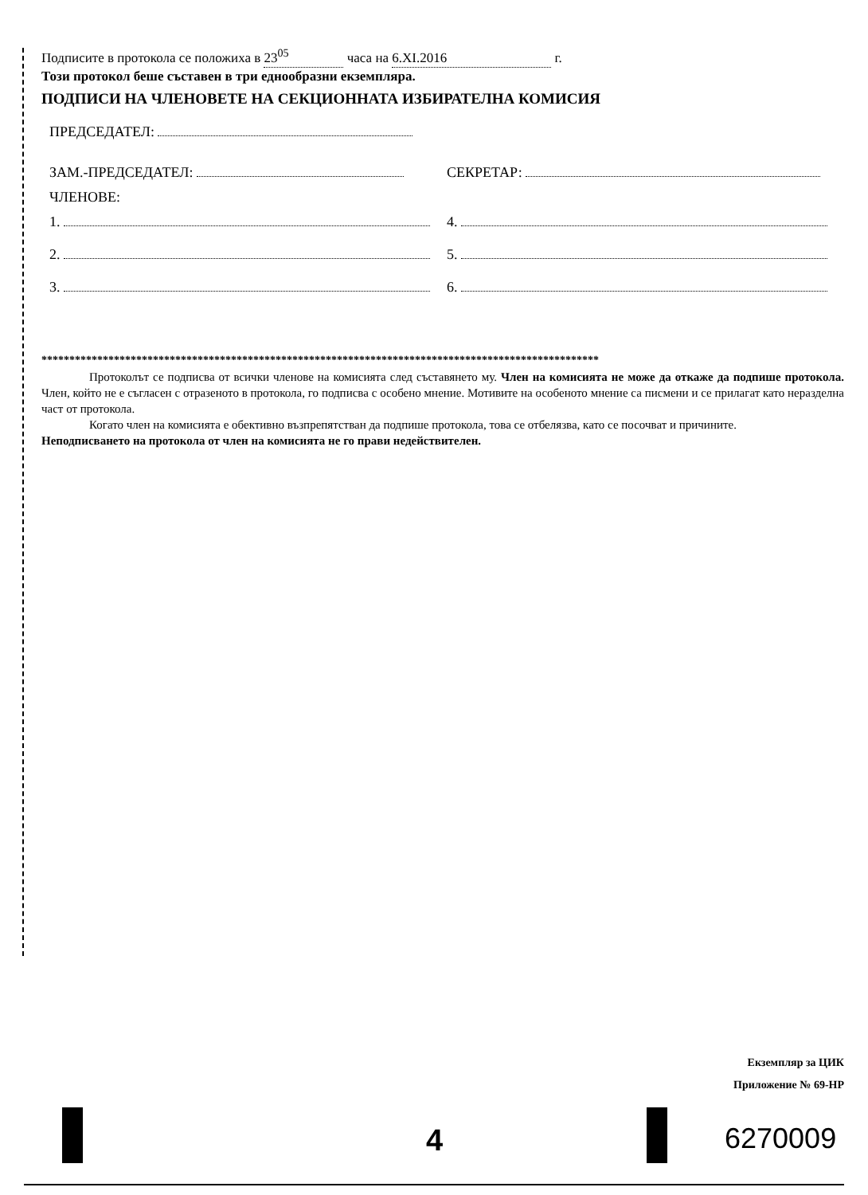Подписите в протокола се положиха в 23<sup>05</sup> часа на 6.XI.2016 г.
Този протокол беше съставен в три еднообразни екземпляра.
ПОДПИСИ НА ЧЛЕНОВЕТЕ НА СЕКЦИОННАТА ИЗБИРАТЕЛНА КОМИСИЯ
ПРЕДСЕДАТЕЛ:
ЗАМ.-ПРЕДСЕДАТЕЛ: СЕКРЕТАР:
ЧЛЕНОВЕ:
1. 4.
2. 5.
3. 6.
****************************************************************************************************
Протоколът се подписва от всички членове на комисията след съставянето му. Член на комисията не може да откаже да подпише протокола. Член, който не е съгласен с отразеното в протокола, го подписва с особено мнение. Мотивите на особеното мнение са писмени и се прилагат като неразделна част от протокола.
Когато член на комисията е обективно възпрепятстван да подпише протокола, това се отбелязва, като се посочват и причините.
Неподписването на протокола от член на комисията не го прави недействителен.
Екземпляр за ЦИК
Приложение № 69-НР
4 6270009